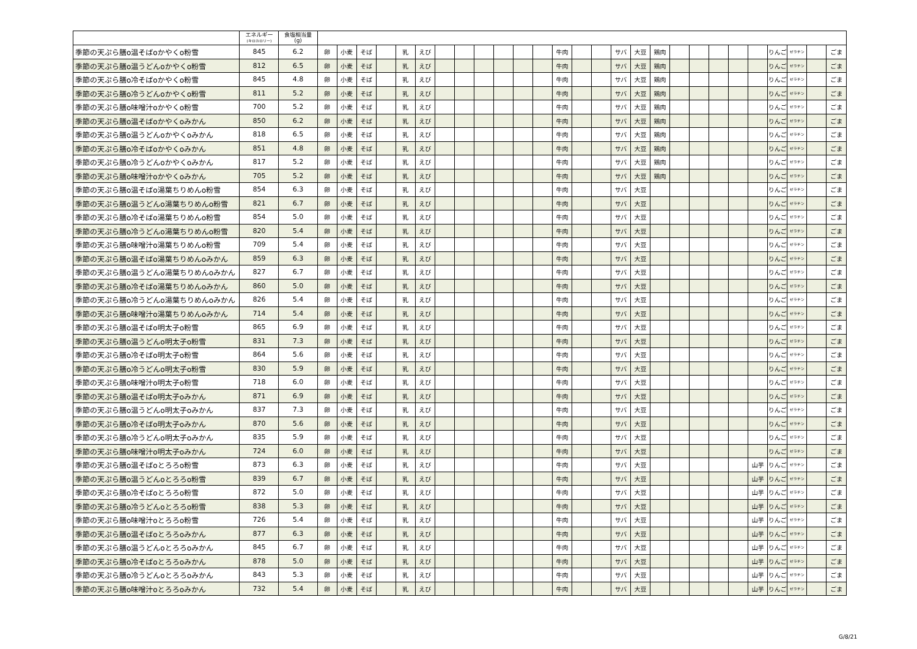| | エネルギー (キロカロリー) | 食塩相当量 (g) | | | | | | | | | | | | | | | | | | | | | | | | | | | |
| --- | --- | --- | --- | --- | --- | --- | --- | --- | --- | --- | --- | --- | --- | --- | --- | --- | --- | --- | --- | --- | --- | --- | --- | --- | --- | --- | --- | --- | --- |
| 季節の天ぷら膳o温そばoかやくo粉雪 | 845 | 6.2 | 卵 | 小麦 | そば | | 乳 | えび | | | | | | | 牛肉 | | | サバ | 大豆 | 鶏肉 | | | | | | りんご | ゼラチン | | ごま |
| 季節の天ぷら膳o温うどんoかやくo粉雪 | 812 | 6.5 | 卵 | 小麦 | そば | | 乳 | えび | | | | | | | 牛肉 | | | サバ | 大豆 | 鶏肉 | | | | | | りんご | ゼラチン | | ごま |
| 季節の天ぷら膳o冷そばoかやくo粉雪 | 845 | 4.8 | 卵 | 小麦 | そば | | 乳 | えび | | | | | | | 牛肉 | | | サバ | 大豆 | 鶏肉 | | | | | | りんご | ゼラチン | | ごま |
| 季節の天ぷら膳o冷うどんoかやくo粉雪 | 811 | 5.2 | 卵 | 小麦 | そば | | 乳 | えび | | | | | | | 牛肉 | | | サバ | 大豆 | 鶏肉 | | | | | | りんご | ゼラチン | | ごま |
| 季節の天ぷら膳o味噌汁oかやくo粉雪 | 700 | 5.2 | 卵 | 小麦 | そば | | 乳 | えび | | | | | | | 牛肉 | | | サバ | 大豆 | 鶏肉 | | | | | | りんご | ゼラチン | | ごま |
| 季節の天ぷら膳o温そばoかやくoみかん | 850 | 6.2 | 卵 | 小麦 | そば | | 乳 | えび | | | | | | | 牛肉 | | | サバ | 大豆 | 鶏肉 | | | | | | りんご | ゼラチン | | ごま |
| 季節の天ぷら膳o温うどんoかやくoみかん | 818 | 6.5 | 卵 | 小麦 | そば | | 乳 | えび | | | | | | | 牛肉 | | | サバ | 大豆 | 鶏肉 | | | | | | りんご | ゼラチン | | ごま |
| 季節の天ぷら膳o冷そばoかやくoみかん | 851 | 4.8 | 卵 | 小麦 | そば | | 乳 | えび | | | | | | | 牛肉 | | | サバ | 大豆 | 鶏肉 | | | | | | りんご | ゼラチン | | ごま |
| 季節の天ぷら膳o冷うどんoかやくoみかん | 817 | 5.2 | 卵 | 小麦 | そば | | 乳 | えび | | | | | | | 牛肉 | | | サバ | 大豆 | 鶏肉 | | | | | | りんご | ゼラチン | | ごま |
| 季節の天ぷら膳o味噌汁oかやくoみかん | 705 | 5.2 | 卵 | 小麦 | そば | | 乳 | えび | | | | | | | 牛肉 | | | サバ | 大豆 | 鶏肉 | | | | | | りんご | ゼラチン | | ごま |
| 季節の天ぷら膳o温そばo湯葉ちりめんo粉雪 | 854 | 6.3 | 卵 | 小麦 | そば | | 乳 | えび | | | | | | | 牛肉 | | | サバ | 大豆 | | | | | | | りんご | ゼラチン | | ごま |
| 季節の天ぷら膳o温うどんo湯葉ちりめんo粉雪 | 821 | 6.7 | 卵 | 小麦 | そば | | 乳 | えび | | | | | | | 牛肉 | | | サバ | 大豆 | | | | | | | りんご | ゼラチン | | ごま |
| 季節の天ぷら膳o冷そばo湯葉ちりめんo粉雪 | 854 | 5.0 | 卵 | 小麦 | そば | | 乳 | えび | | | | | | | 牛肉 | | | サバ | 大豆 | | | | | | | りんご | ゼラチン | | ごま |
| 季節の天ぷら膳o冷うどんo湯葉ちりめんo粉雪 | 820 | 5.4 | 卵 | 小麦 | そば | | 乳 | えび | | | | | | | 牛肉 | | | サバ | 大豆 | | | | | | | りんご | ゼラチン | | ごま |
| 季節の天ぷら膳o味噌汁o湯葉ちりめんo粉雪 | 709 | 5.4 | 卵 | 小麦 | そば | | 乳 | えび | | | | | | | 牛肉 | | | サバ | 大豆 | | | | | | | りんご | ゼラチン | | ごま |
| 季節の天ぷら膳o温そばo湯葉ちりめんoみかん | 859 | 6.3 | 卵 | 小麦 | そば | | 乳 | えび | | | | | | | 牛肉 | | | サバ | 大豆 | | | | | | | りんご | ゼラチン | | ごま |
| 季節の天ぷら膳o温うどんo湯葉ちりめんoみかん | 827 | 6.7 | 卵 | 小麦 | そば | | 乳 | えび | | | | | | | 牛肉 | | | サバ | 大豆 | | | | | | | りんご | ゼラチン | | ごま |
| 季節の天ぷら膳o冷そばo湯葉ちりめんoみかん | 860 | 5.0 | 卵 | 小麦 | そば | | 乳 | えび | | | | | | | 牛肉 | | | サバ | 大豆 | | | | | | | りんご | ゼラチン | | ごま |
| 季節の天ぷら膳o冷うどんo湯葉ちりめんoみかん | 826 | 5.4 | 卵 | 小麦 | そば | | 乳 | えび | | | | | | | 牛肉 | | | サバ | 大豆 | | | | | | | りんご | ゼラチン | | ごま |
| 季節の天ぷら膳o味噌汁o湯葉ちりめんoみかん | 714 | 5.4 | 卵 | 小麦 | そば | | 乳 | えび | | | | | | | 牛肉 | | | サバ | 大豆 | | | | | | | りんご | ゼラチン | | ごま |
| 季節の天ぷら膳o温そばo明太子o粉雪 | 865 | 6.9 | 卵 | 小麦 | そば | | 乳 | えび | | | | | | | 牛肉 | | | サバ | 大豆 | | | | | | | りんご | ゼラチン | | ごま |
| 季節の天ぷら膳o温うどんo明太子o粉雪 | 831 | 7.3 | 卵 | 小麦 | そば | | 乳 | えび | | | | | | | 牛肉 | | | サバ | 大豆 | | | | | | | りんご | ゼラチン | | ごま |
| 季節の天ぷら膳o冷そばo明太子o粉雪 | 864 | 5.6 | 卵 | 小麦 | そば | | 乳 | えび | | | | | | | 牛肉 | | | サバ | 大豆 | | | | | | | りんご | ゼラチン | | ごま |
| 季節の天ぷら膳o冷うどんo明太子o粉雪 | 830 | 5.9 | 卵 | 小麦 | そば | | 乳 | えび | | | | | | | 牛肉 | | | サバ | 大豆 | | | | | | | りんご | ゼラチン | | ごま |
| 季節の天ぷら膳o味噌汁o明太子o粉雪 | 718 | 6.0 | 卵 | 小麦 | そば | | 乳 | えび | | | | | | | 牛肉 | | | サバ | 大豆 | | | | | | | りんご | ゼラチン | | ごま |
| 季節の天ぷら膳o温そばo明太子oみかん | 871 | 6.9 | 卵 | 小麦 | そば | | 乳 | えび | | | | | | | 牛肉 | | | サバ | 大豆 | | | | | | | りんご | ゼラチン | | ごま |
| 季節の天ぷら膳o温うどんo明太子oみかん | 837 | 7.3 | 卵 | 小麦 | そば | | 乳 | えび | | | | | | | 牛肉 | | | サバ | 大豆 | | | | | | | りんご | ゼラチン | | ごま |
| 季節の天ぷら膳o冷そばo明太子oみかん | 870 | 5.6 | 卵 | 小麦 | そば | | 乳 | えび | | | | | | | 牛肉 | | | サバ | 大豆 | | | | | | | りんご | ゼラチン | | ごま |
| 季節の天ぷら膳o冷うどんo明太子oみかん | 835 | 5.9 | 卵 | 小麦 | そば | | 乳 | えび | | | | | | | 牛肉 | | | サバ | 大豆 | | | | | | | りんご | ゼラチン | | ごま |
| 季節の天ぷら膳o味噌汁o明太子oみかん | 724 | 6.0 | 卵 | 小麦 | そば | | 乳 | えび | | | | | | | 牛肉 | | | サバ | 大豆 | | | | | | | りんご | ゼラチン | | ごま |
| 季節の天ぷら膳o温そばoとろろo粉雪 | 873 | 6.3 | 卵 | 小麦 | そば | | 乳 | えび | | | | | | | 牛肉 | | | サバ | 大豆 | | | | | | 山芋 | りんご | ゼラチン | | ごま |
| 季節の天ぷら膳o温うどんoとろろo粉雪 | 839 | 6.7 | 卵 | 小麦 | そば | | 乳 | えび | | | | | | | 牛肉 | | | サバ | 大豆 | | | | | | 山芋 | りんご | ゼラチン | | ごま |
| 季節の天ぷら膳o冷そばoとろろo粉雪 | 872 | 5.0 | 卵 | 小麦 | そば | | 乳 | えび | | | | | | | 牛肉 | | | サバ | 大豆 | | | | | | 山芋 | りんご | ゼラチン | | ごま |
| 季節の天ぷら膳o冷うどんoとろろo粉雪 | 838 | 5.3 | 卵 | 小麦 | そば | | 乳 | えび | | | | | | | 牛肉 | | | サバ | 大豆 | | | | | | 山芋 | りんご | ゼラチン | | ごま |
| 季節の天ぷら膳o味噌汁oとろろo粉雪 | 726 | 5.4 | 卵 | 小麦 | そば | | 乳 | えび | | | | | | | 牛肉 | | | サバ | 大豆 | | | | | | 山芋 | りんご | ゼラチン | | ごま |
| 季節の天ぷら膳o温そばoとろろoみかん | 877 | 6.3 | 卵 | 小麦 | そば | | 乳 | えび | | | | | | | 牛肉 | | | サバ | 大豆 | | | | | | 山芋 | りんご | ゼラチン | | ごま |
| 季節の天ぷら膳o温うどんoとろろoみかん | 845 | 6.7 | 卵 | 小麦 | そば | | 乳 | えび | | | | | | | 牛肉 | | | サバ | 大豆 | | | | | | 山芋 | りんご | ゼラチン | | ごま |
| 季節の天ぷら膳o冷そばoとろろoみかん | 878 | 5.0 | 卵 | 小麦 | そば | | 乳 | えび | | | | | | | 牛肉 | | | サバ | 大豆 | | | | | | 山芋 | りんご | ゼラチン | | ごま |
| 季節の天ぷら膳o冷うどんoとろろoみかん | 843 | 5.3 | 卵 | 小麦 | そば | | 乳 | えび | | | | | | | 牛肉 | | | サバ | 大豆 | | | | | | 山芋 | りんご | ゼラチン | | ごま |
| 季節の天ぷら膳o味噌汁oとろろoみかん | 732 | 5.4 | 卵 | 小麦 | そば | | 乳 | えび | | | | | | | 牛肉 | | | サバ | 大豆 | | | | | | 山芋 | りんご | ゼラチン | | ごま |
G/8/21